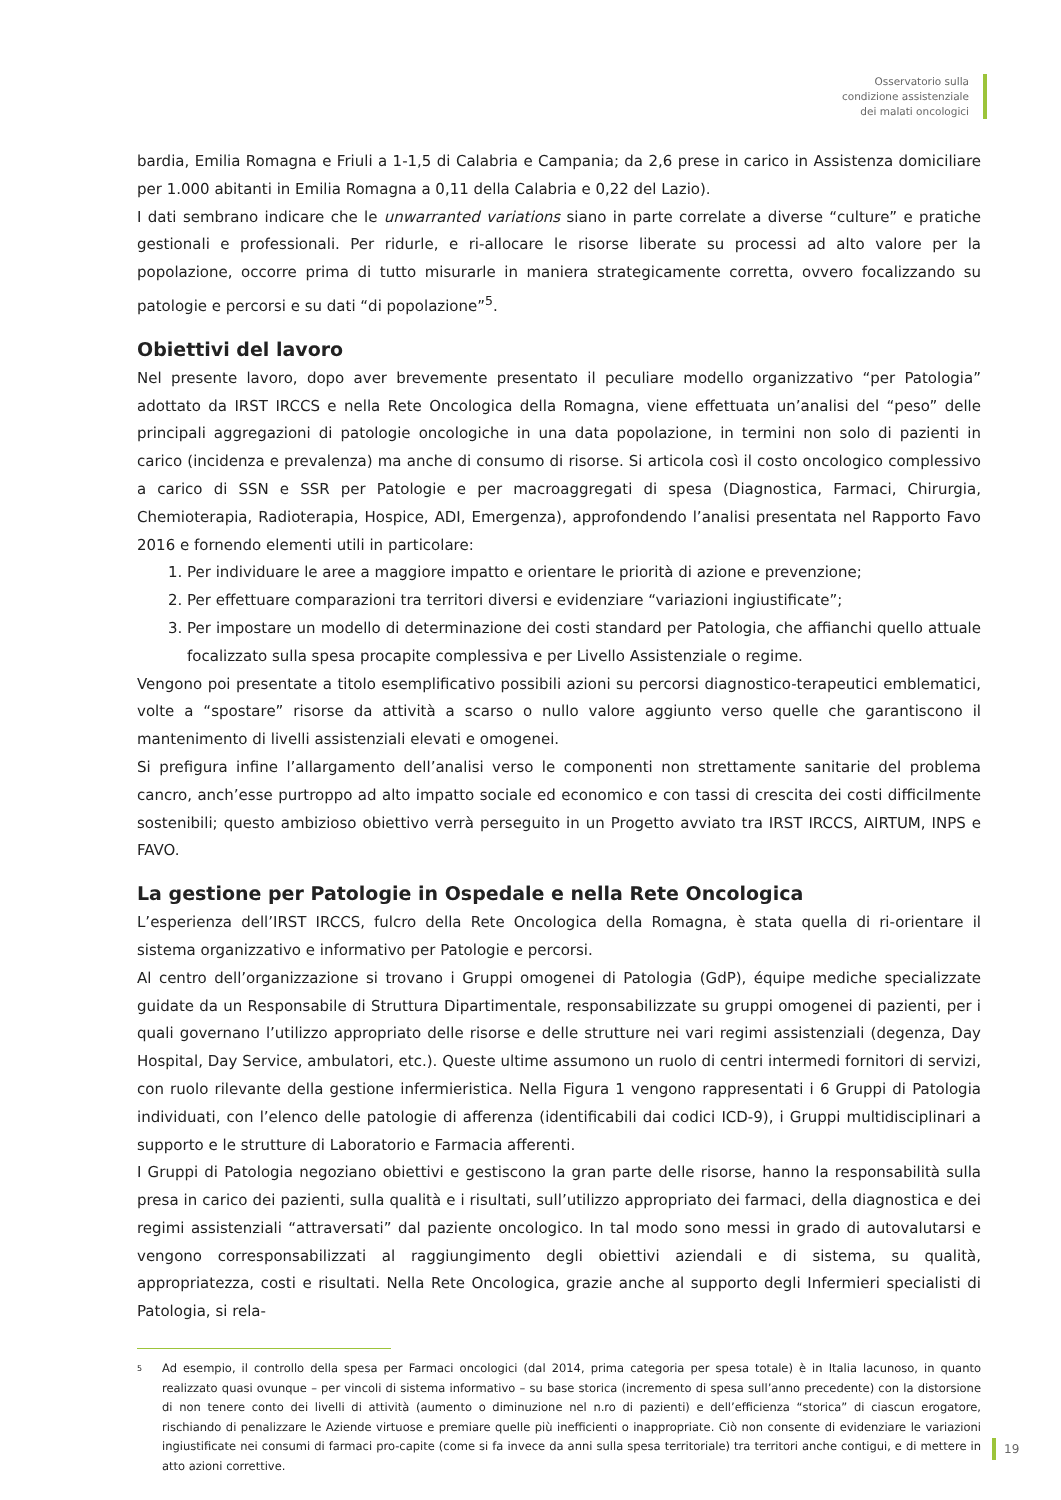Osservatorio sulla
condizione assistenziale
dei malati oncologici
bardia, Emilia Romagna e Friuli a 1-1,5 di Calabria e Campania; da 2,6 prese in carico in Assistenza domiciliare per 1.000 abitanti in Emilia Romagna a 0,11 della Calabria e 0,22 del Lazio).
I dati sembrano indicare che le unwarranted variations siano in parte correlate a diverse “culture” e pratiche gestionali e professionali. Per ridurle, e ri-allocare le risorse liberate su processi ad alto valore per la popolazione, occorre prima di tutto misurarle in maniera strategicamente corretta, ovvero focalizzando su patologie e percorsi e su dati “di popolazione”<sup>5</sup>.
Obiettivi del lavoro
Nel presente lavoro, dopo aver brevemente presentato il peculiare modello organizzativo “per Patologia” adottato da IRST IRCCS e nella Rete Oncologica della Romagna, viene effettuata un’analisi del “peso” delle principali aggregazioni di patologie oncologiche in una data popolazione, in termini non solo di pazienti in carico (incidenza e prevalenza) ma anche di consumo di risorse. Si articola così il costo oncologico complessivo a carico di SSN e SSR per Patologie e per macroaggregati di spesa (Diagnostica, Farmaci, Chirurgia, Chemioterapia, Radioterapia, Hospice, ADI, Emergenza), approfondendo l’analisi presentata nel Rapporto Favo 2016 e fornendo elementi utili in particolare:
1. Per individuare le aree a maggiore impatto e orientare le priorità di azione e prevenzione;
2. Per effettuare comparazioni tra territori diversi e evidenziare “variazioni ingiustificate”;
3. Per impostare un modello di determinazione dei costi standard per Patologia, che affianchi quello attuale focalizzato sulla spesa procapite complessiva e per Livello Assistenziale o regime.
Vengono poi presentate a titolo esemplificativo possibili azioni su percorsi diagnostico-terapeutici emblematici, volte a “spostare” risorse da attività a scarso o nullo valore aggiunto verso quelle che garantiscono il mantenimento di livelli assistenziali elevati e omogenei.
Si prefigura infine l’allargamento dell’analisi verso le componenti non strettamente sanitarie del problema cancro, anch’esse purtroppo ad alto impatto sociale ed economico e con tassi di crescita dei costi difficilmente sostenibili; questo ambizioso obiettivo verrà perseguito in un Progetto avviato tra IRST IRCCS, AIRTUM, INPS e FAVO.
La gestione per Patologie in Ospedale e nella Rete Oncologica
L’esperienza dell’IRST IRCCS, fulcro della Rete Oncologica della Romagna, è stata quella di ri-orientare il sistema organizzativo e informativo per Patologie e percorsi.
Al centro dell’organizzazione si trovano i Gruppi omogenei di Patologia (GdP), équipe mediche specializzate guidate da un Responsabile di Struttura Dipartimentale, responsabilizzate su gruppi omogenei di pazienti, per i quali governano l’utilizzo appropriato delle risorse e delle strutture nei vari regimi assistenziali (degenza, Day Hospital, Day Service, ambulatori, etc.). Queste ultime assumono un ruolo di centri intermedi fornitori di servizi, con ruolo rilevante della gestione infermieristica. Nella Figura 1 vengono rappresentati i 6 Gruppi di Patologia individuati, con l’elenco delle patologie di afferenza (identificabili dai codici ICD-9), i Gruppi multidisciplinari a supporto e le strutture di Laboratorio e Farmacia afferenti.
I Gruppi di Patologia negoziano obiettivi e gestiscono la gran parte delle risorse, hanno la responsabilità sulla presa in carico dei pazienti, sulla qualità e i risultati, sull’utilizzo appropriato dei farmaci, della diagnostica e dei regimi assistenziali “attraversati” dal paziente oncologico. In tal modo sono messi in grado di autovalutarsi e vengono corresponsabilizzati al raggiungimento degli obiettivi aziendali e di sistema, su qualità, appropriatezza, costi e risultati. Nella Rete Oncologica, grazie anche al supporto degli Infermieri specialisti di Patologia, si rela-
5
Ad esempio, il controllo della spesa per Farmaci oncologici (dal 2014, prima categoria per spesa totale) è in Italia lacunoso, in quanto realizzato quasi ovunque – per vincoli di sistema informativo – su base storica (incremento di spesa sull’anno precedente) con la distorsione di non tenere conto dei livelli di attività (aumento o diminuzione nel n.ro di pazienti) e dell’efficienza “storica” di ciascun erogatore, rischiando di penalizzare le Aziende virtuose e premiare quelle più inefficienti o inappropriate. Ciò non consente di evidenziare le variazioni ingiustificate nei consumi di farmaci pro-capite (come si fa invece da anni sulla spesa territoriale) tra territori anche contigui, e di mettere in atto azioni correttive.
19